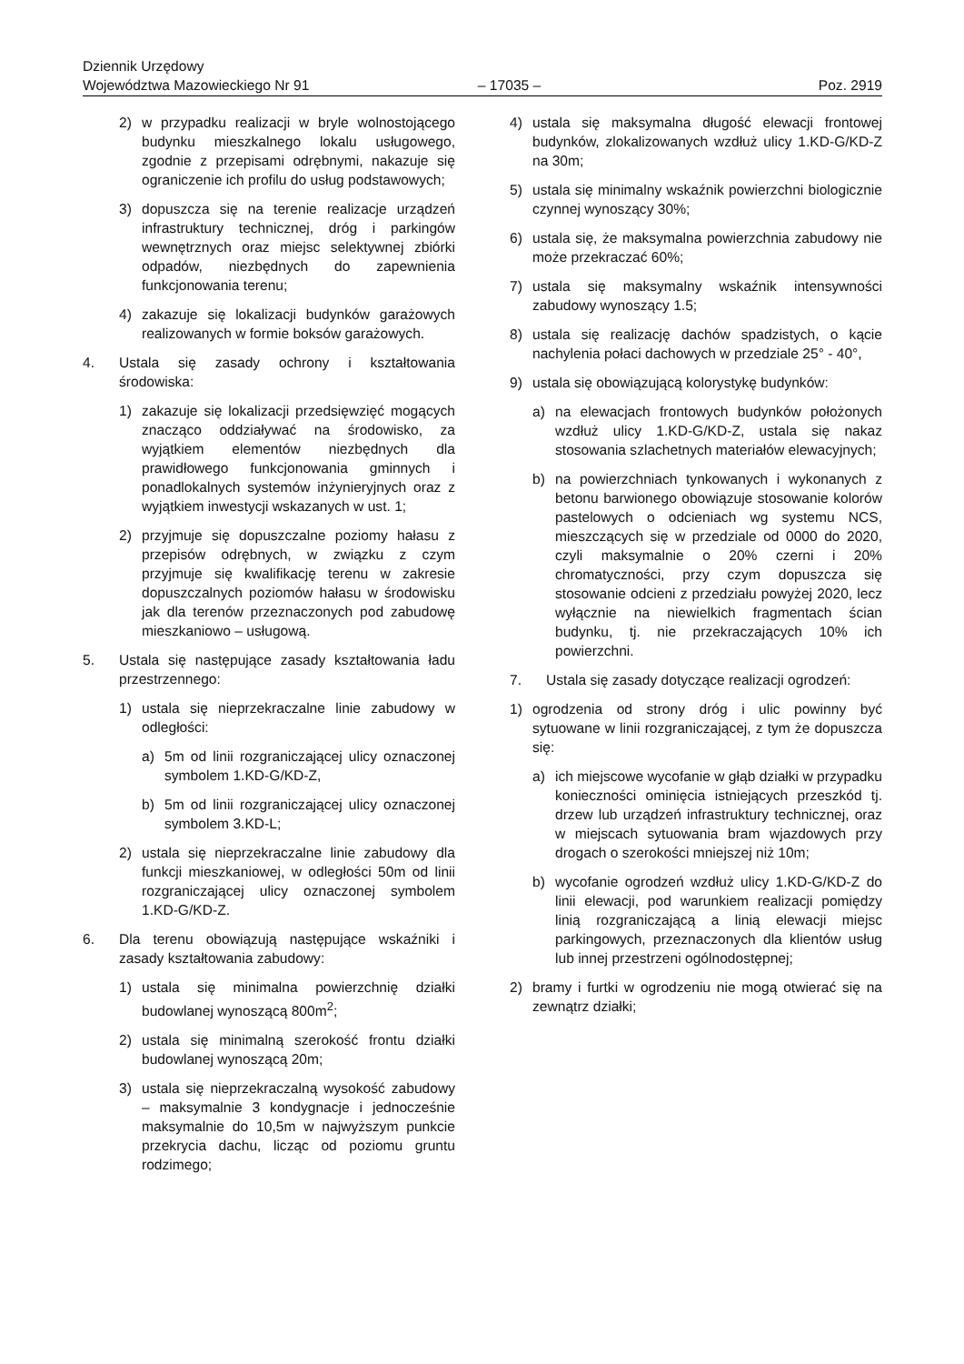Dziennik Urzędowy
Województwa Mazowieckiego Nr 91
– 17035 –
Poz. 2919
2) w przypadku realizacji w bryle wolnostojącego budynku mieszkalnego lokalu usługowego, zgodnie z przepisami odrębnymi, nakazuje się ograniczenie ich profilu do usług podstawowych;
3) dopuszcza się na terenie realizacje urządzeń infrastruktury technicznej, dróg i parkingów wewnętrznych oraz miejsc selektywnej zbiórki odpadów, niezbędnych do zapewnienia funkcjonowania terenu;
4) zakazuje się lokalizacji budynków garażowych realizowanych w formie boksów garażowych.
4. Ustala się zasady ochrony i kształtowania środowiska:
1) zakazuje się lokalizacji przedsięwzięć mogących znacząco oddziaływać na środowisko, za wyjątkiem elementów niezbędnych dla prawidłowego funkcjonowania gminnych i ponadlokalnych systemów inżynieryjnych oraz z wyjątkiem inwestycji wskazanych w ust. 1;
2) przyjmuje się dopuszczalne poziomy hałasu z przepisów odrębnych, w związku z czym przyjmuje się kwalifikację terenu w zakresie dopuszczalnych poziomów hałasu w środowisku jak dla terenów przeznaczonych pod zabudowę mieszkaniowo – usługową.
5. Ustala się następujące zasady kształtowania ładu przestrzennego:
1) ustala się nieprzekraczalne linie zabudowy w odległości:
a) 5m od linii rozgraniczającej ulicy oznaczonej symbolem 1.KD-G/KD-Z,
b) 5m od linii rozgraniczającej ulicy oznaczonej symbolem 3.KD-L;
2) ustala się nieprzekraczalne linie zabudowy dla funkcji mieszkaniowej, w odległości 50m od linii rozgraniczającej ulicy oznaczonej symbolem 1.KD-G/KD-Z.
6. Dla terenu obowiązują następujące wskaźniki i zasady kształtowania zabudowy:
1) ustala się minimalna powierzchnię działki budowlanej wynoszącą 800m<sup>2</sup>;
2) ustala się minimalną szerokość frontu działki budowlanej wynoszącą 20m;
3) ustala się nieprzekraczalną wysokość zabudowy – maksymalnie 3 kondygnacje i jednocześnie maksymalnie do 10,5m w najwyższym punkcie przekrycia dachu, licząc od poziomu gruntu rodzimego;
4) ustala się maksymalna długość elewacji frontowej budynków, zlokalizowanych wzdłuż ulicy 1.KD-G/KD-Z na 30m;
5) ustala się minimalny wskaźnik powierzchni biologicznie czynnej wynoszący 30%;
6) ustala się, że maksymalna powierzchnia zabudowy nie może przekraczać 60%;
7) ustala się maksymalny wskaźnik intensywności zabudowy wynoszący 1.5;
8) ustala się realizację dachów spadzistych, o kącie nachylenia połaci dachowych w przedziale 25° - 40°,
9) ustala się obowiązującą kolorystykę budynków:
a) na elewacjach frontowych budynków położonych wzdłuż ulicy 1.KD-G/KD-Z, ustala się nakaz stosowania szlachetnych materiałów elewacyjnych;
b) na powierzchniach tynkowanych i wykonanych z betonu barwionego obowiązuje stosowanie kolorów pastelowych o odcieniach wg systemu NCS, mieszczących się w przedziale od 0000 do 2020, czyli maksymalnie o 20% czerni i 20% chromatyczności, przy czym dopuszcza się stosowanie odcieni z przedziału powyżej 2020, lecz wyłącznie na niewielkich fragmentach ścian budynku, tj. nie przekraczających 10% ich powierzchni.
7. Ustala się zasady dotyczące realizacji ogrodzeń:
1) ogrodzenia od strony dróg i ulic powinny być sytuowane w linii rozgraniczającej, z tym że dopuszcza się:
a) ich miejscowe wycofanie w głąb działki w przypadku konieczności ominięcia istniejących przeszkód tj. drzew lub urządzeń infrastruktury technicznej, oraz w miejscach sytuowania bram wjazdowych przy drogach o szerokości mniejszej niż 10m;
b) wycofanie ogrodzeń wzdłuż ulicy 1.KD-G/KD-Z do linii elewacji, pod warunkiem realizacji pomiędzy linią rozgraniczającą a linią elewacji miejsc parkingowych, przeznaczonych dla klientów usług lub innej przestrzeni ogólnodostępnej;
2) bramy i furtki w ogrodzeniu nie mogą otwierać się na zewnątrz działki;